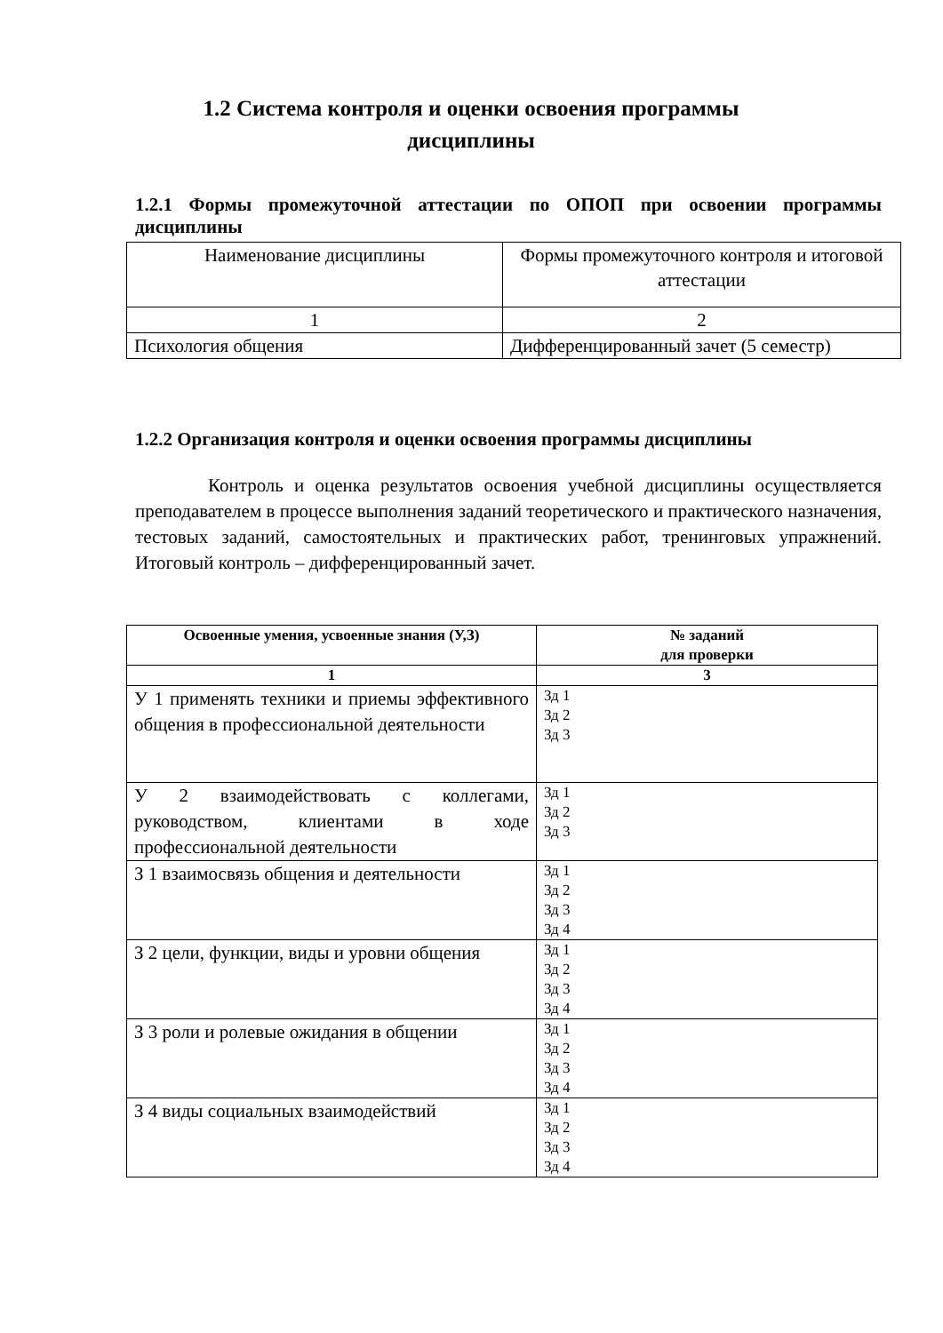1.2 Система контроля и оценки освоения программы дисциплины
1.2.1 Формы промежуточной аттестации по ОПОП при освоении программы дисциплины
| Наименование дисциплины | Формы промежуточного контроля и итоговой аттестации |
| 1 | 2 |
| Психология общения | Дифференцированный зачет (5 семестр) |
1.2.2 Организация контроля и оценки освоения программы дисциплины
Контроль и оценка результатов освоения учебной дисциплины осуществляется преподавателем в процессе выполнения заданий теоретического и практического назначения, тестовых заданий, самостоятельных и практических работ, тренинговых упражнений. Итоговый контроль – дифференцированный зачет.
| Освоенные умения, усвоенные знания (У,З) | № заданий для проверки |
| --- | --- |
| 1 | 3 |
| У 1 применять техники и приемы эффективного общения в профессиональной деятельности | Зд 1 Зд 2 Зд 3 |
| У 2 взаимодействовать с коллегами, руководством, клиентами в ходе профессиональной деятельности | Зд 1 Зд 2 Зд 3 |
| З 1 взаимосвязь общения и деятельности | Зд 1 Зд 2 Зд 3 Зд 4 |
| З 2 цели, функции, виды и уровни общения | Зд 1 Зд 2 Зд 3 Зд 4 |
| З 3 роли и ролевые ожидания в общении | Зд 1 Зд 2 Зд 3 Зд 4 |
| З 4 виды социальных взаимодействий | Зд 1 Зд 2 Зд 3 Зд 4 |